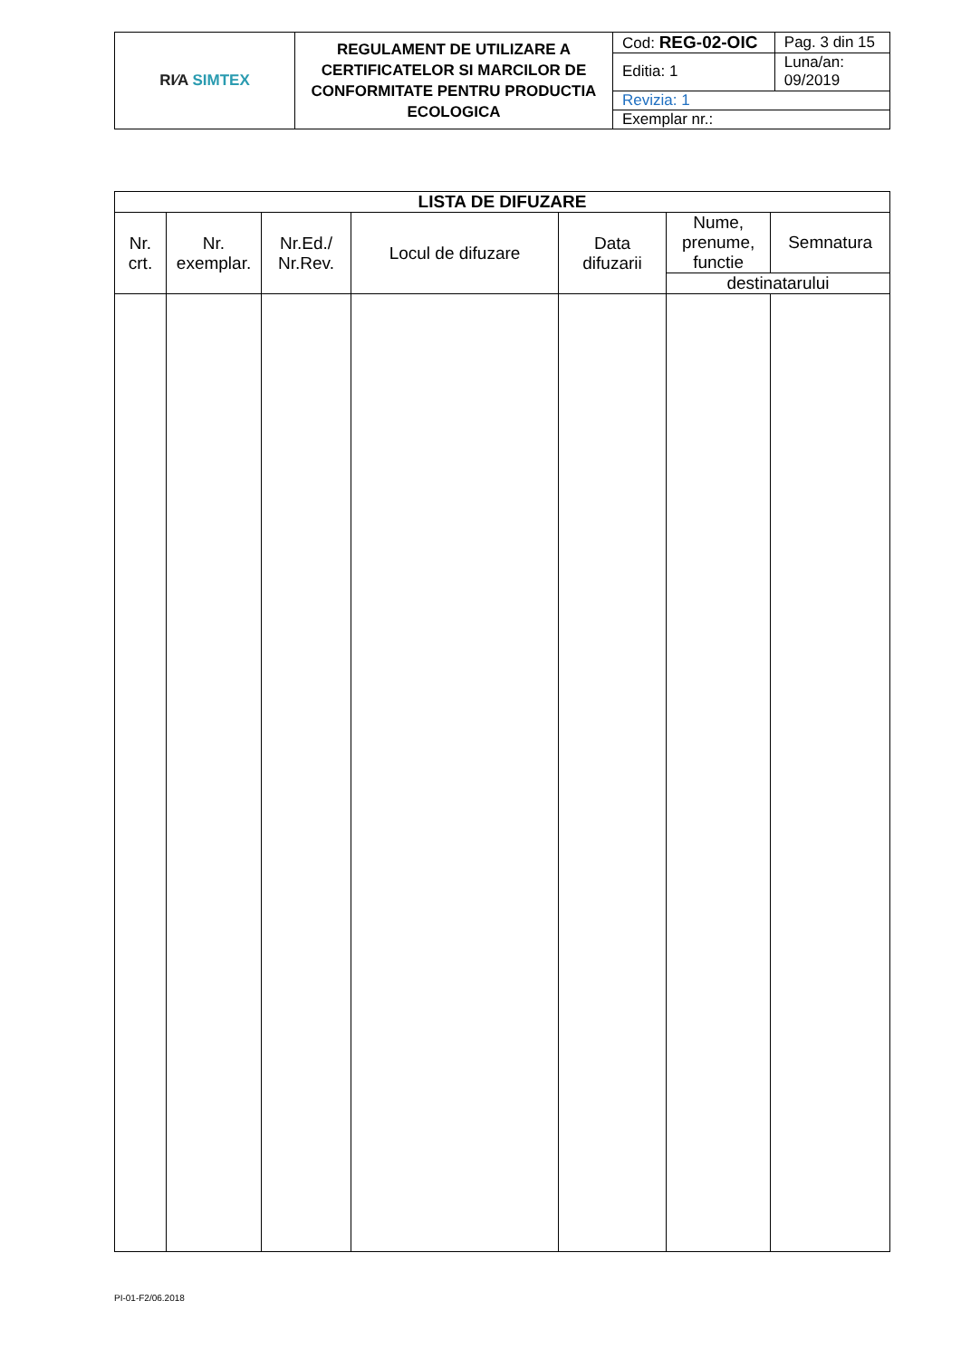| RI⁄A SIMTEX | REGULAMENT DE UTILIZARE A CERTIFICATELOR SI MARCILOR DE CONFORMITATE PENTRU PRODUCTIA ECOLOGICA | Cod: REG-02-OIC | Pag. 3 din 15 |
| | | Editia: 1 | Luna/an: 09/2019 |
| | | Revizia: 1 | |
| | | Exemplar nr.: | |
| LISTA DE DIFUZARE | | | | | | |
| --- | --- | --- | --- | --- | --- | --- |
| Nr. crt. | Nr. exemplar. | Nr.Ed./ Nr.Rev. | Locul de difuzare | Data difuzarii | Nume, prenume, functie | Semnatura |
| | | | | | destinatarului | |
PI-01-F2/06.2018